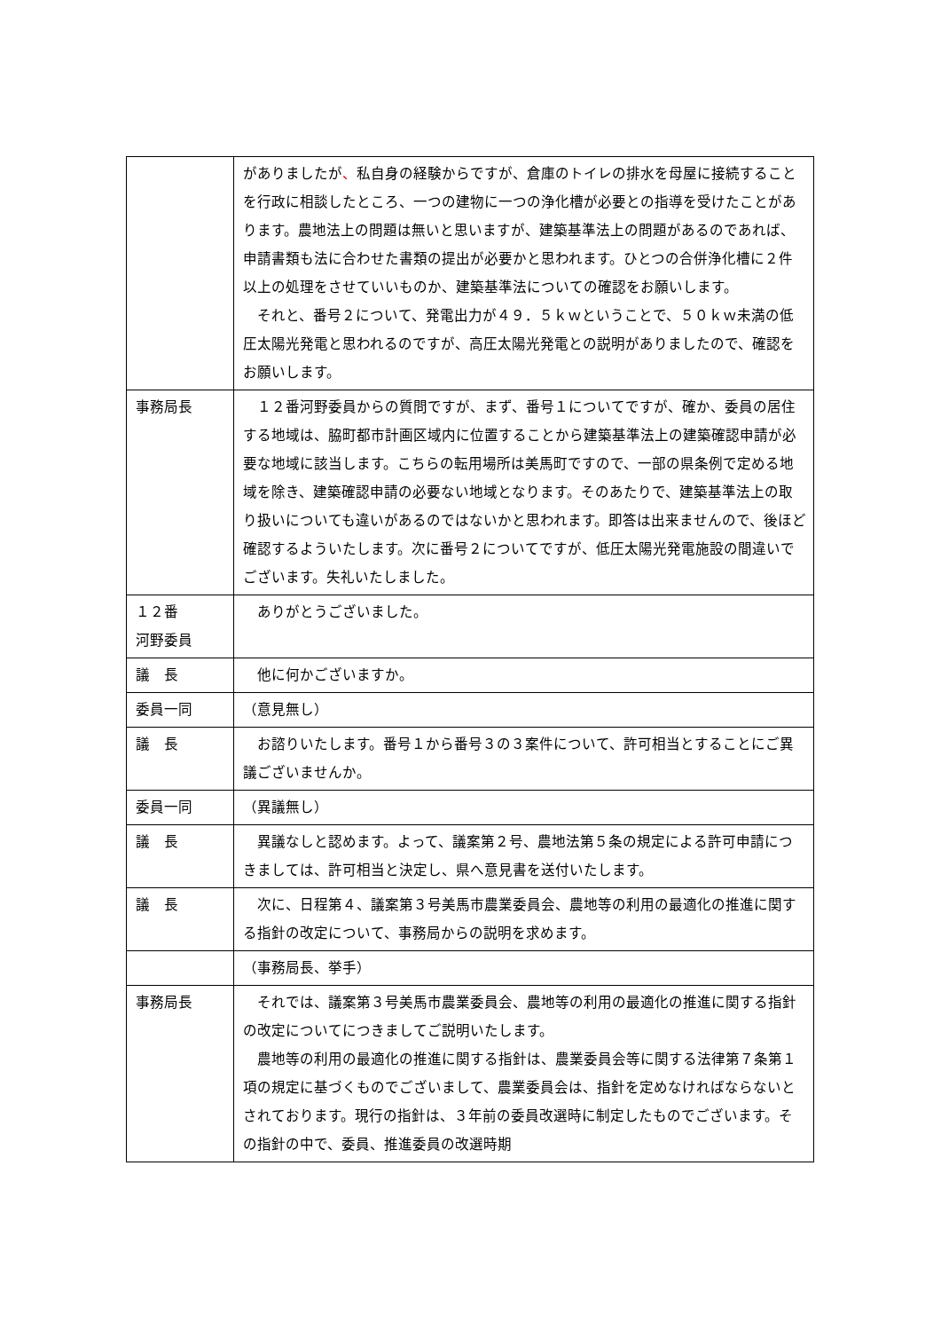| | がありましたが 、 私自身の経験からですが、倉庫のトイレの排水を母屋に接続することを行政に相談したところ、一つの建物に一つの浄化槽が必要との指導を受けたことがあります。農地法上の問題は無いと思いますが、建築基準法上の問題があるのであれば、申請書類も法に合わせた書類の提出が必要かと思われます。ひとつの合併浄化槽に２件以上の処理をさせていいものか、建築基準法についての確認をお願いします。 それと、番号２について、発電出力が４９．５ｋｗということで、５０ｋｗ未満の低圧太陽光発電と思われるのですが、高圧太陽光発電との説明がありましたので、確認をお願いします。 |
| 事務局長 | １２番河野委員からの質問ですが、まず、番号１についてですが、確か、委員の居住する地域は、脇町都市計画区域内に位置することから建築基準法上の建築確認申請が必要な地域に該当します。こちらの転用場所は美馬町ですので、一部の県条例で定める地域を除き、建築確認申請の必要ない地域となります。そのあたりで、建築基準法上の取り扱いについても違いがあるのではないかと思われます。即答は出来ませんので、後ほど確認するよういたします。次に番号２についてですが、低圧太陽光発電施設の間違いでございます。失礼いたしました。 |
| １２番 河野委員 | ありがとうございました。 |
| 議 長 | 他に何かございますか。 |
| 委員一同 | （意見無し） |
| 議 長 | お諮りいたします。番号１から番号３の３案件について、許可相当とすることにご異議ございませんか。 |
| 委員一同 | （異議無し） |
| 議 長 | 異議なしと認めます。よって、議案第２号、農地法第５条の規定による許可申請につきましては、許可相当と決定し、県へ意見書を送付いたします。 |
| 議 長 | 次に、日程第４、議案第３号美馬市農業委員会、農地等の利用の最適化の推進に関する指針の改定について、事務局からの説明を求めます。 |
| | （事務局長、挙手） |
| 事務局長 | それでは、議案第３号美馬市農業委員会、農地等の利用の最適化の推進に関する指針の改定についてにつきましてご説明いたします。 農地等の利用の最適化の推進に関する指針は、農業委員会等に関する法律第７条第１項の規定に基づくものでございまして、農業委員会は、指針を定めなければならないとされております。現行の指針は、３年前の委員改選時に制定したものでございます。その指針の中で、委員、推進委員の改選時期 |